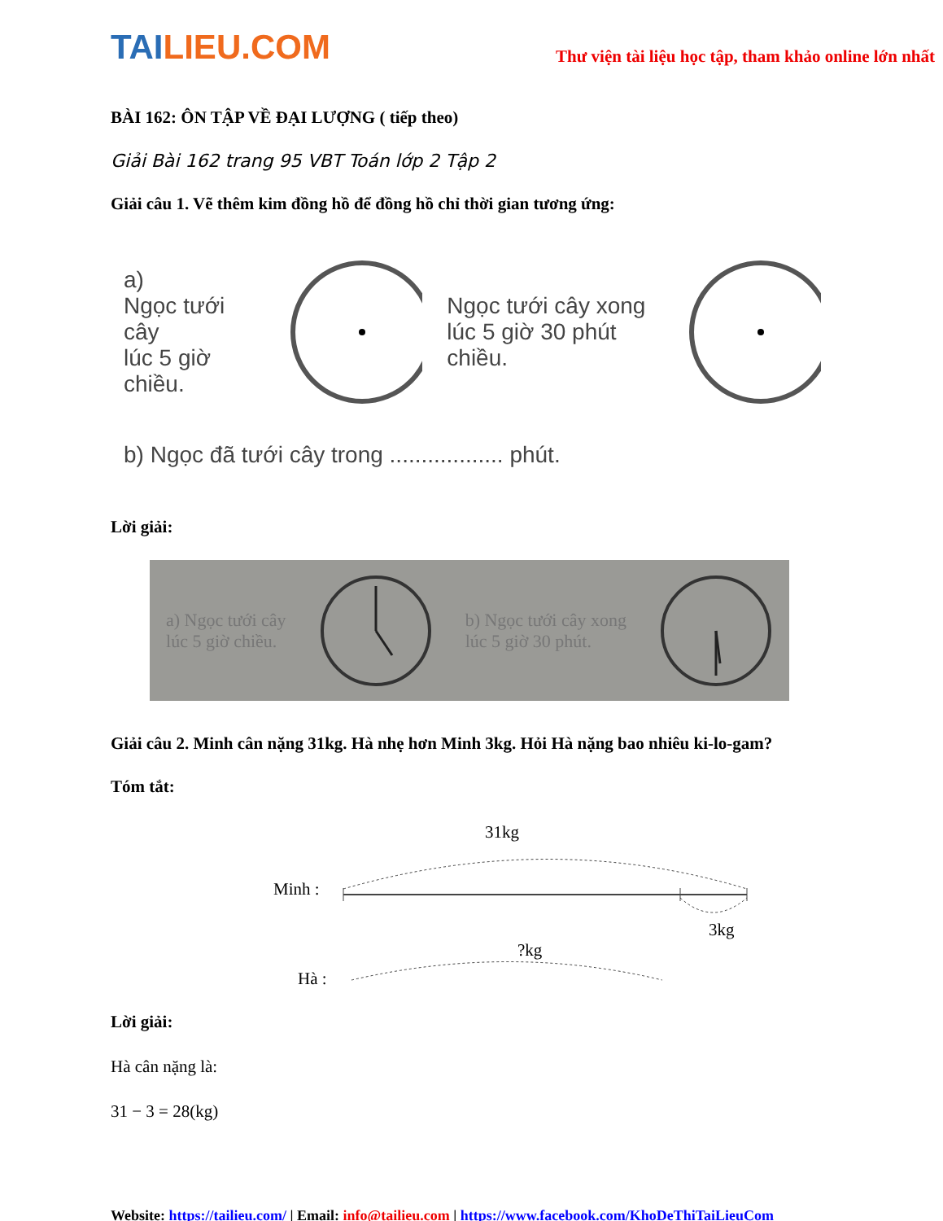TAILIEU.COM
Thư viện tài liệu học tập, tham khảo online lớn nhất
BÀI 162: ÔN TẬP VỀ ĐẠI LƯỢNG ( tiếp theo)
Giải Bài 162 trang 95 VBT Toán lớp 2 Tập 2
Giải câu 1. Vẽ thêm kim đồng hồ để đồng hồ chỉ thời gian tương ứng:
a)
Ngọc tưới cây
lúc 5 giờ chiều.
Ngọc tưới cây xong
lúc 5 giờ 30 phút chiều.
b) Ngọc đã tưới cây trong .................. phút.
Lời giải:
a) Ngọc tưới cây
lúc 5 giờ chiều. b) Ngọc tưới cây xong
lúc 5 giờ 30 phút.
Giải câu 2. Minh cân nặng 31kg. Hà nhẹ hơn Minh 3kg. Hỏi Hà nặng bao nhiêu ki-lo-gam?
Tóm tắt:
31kg
Minh :
3kg
?kg
Hà :
Lời giải:
Hà cân nặng là:
31 − 3 = 28(kg)
Website: https://tailieu.com/ | Email: info@tailieu.com | https://www.facebook.com/KhoDeThiTaiLieuCom